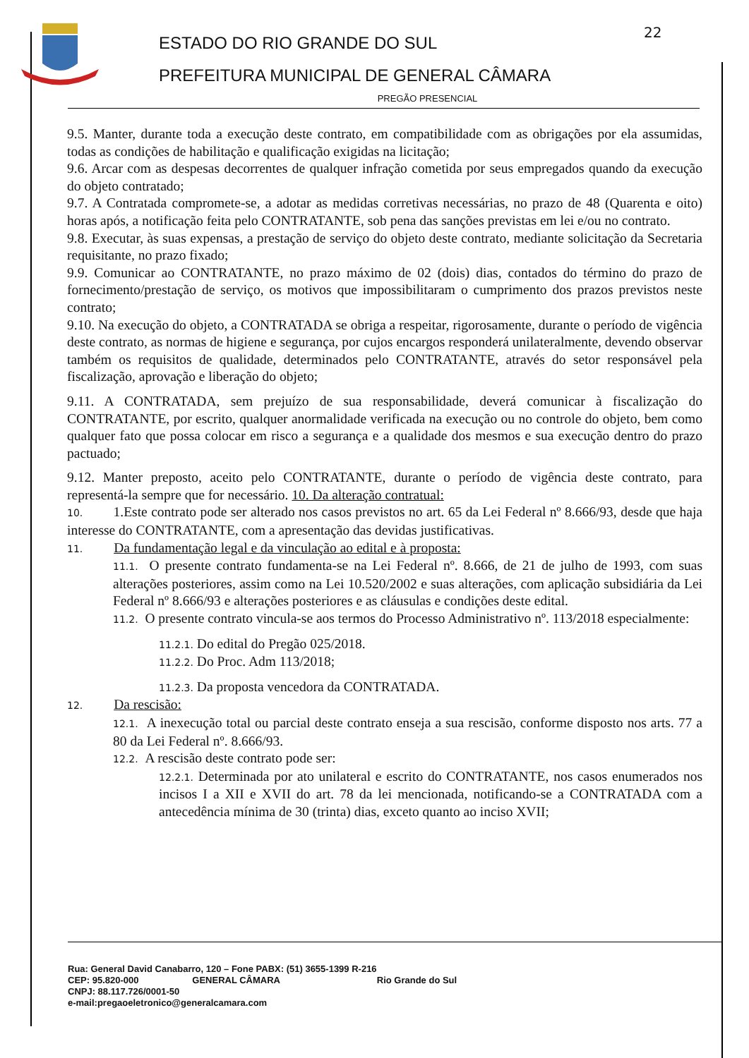22
ESTADO DO RIO GRANDE DO SUL
PREFEITURA MUNICIPAL DE GENERAL CÂMARA
PREGÃO PRESENCIAL
9.5. Manter, durante toda a execução deste contrato, em compatibilidade com as obrigações por ela assumidas, todas as condições de habilitação e qualificação exigidas na licitação;
9.6. Arcar com as despesas decorrentes de qualquer infração cometida por seus empregados quando da execução do objeto contratado;
9.7. A Contratada compromete-se, a adotar as medidas corretivas necessárias, no prazo de 48 (Quarenta e oito) horas após, a notificação feita pelo CONTRATANTE, sob pena das sanções previstas em lei e/ou no contrato.
9.8. Executar, às suas expensas, a prestação de serviço do objeto deste contrato, mediante solicitação da Secretaria requisitante, no prazo fixado;
9.9. Comunicar ao CONTRATANTE, no prazo máximo de 02 (dois) dias, contados do término do prazo de fornecimento/prestação de serviço, os motivos que impossibilitaram o cumprimento dos prazos previstos neste contrato;
9.10. Na execução do objeto, a CONTRATADA se obriga a respeitar, rigorosamente, durante o período de vigência deste contrato, as normas de higiene e segurança, por cujos encargos responderá unilateralmente, devendo observar também os requisitos de qualidade, determinados pelo CONTRATANTE, através do setor responsável pela fiscalização, aprovação e liberação do objeto;
9.11. A CONTRATADA, sem prejuízo de sua responsabilidade, deverá comunicar à fiscalização do CONTRATANTE, por escrito, qualquer anormalidade verificada na execução ou no controle do objeto, bem como qualquer fato que possa colocar em risco a segurança e a qualidade dos mesmos e sua execução dentro do prazo pactuado;
9.12. Manter preposto, aceito pelo CONTRATANTE, durante o período de vigência deste contrato, para representá-la sempre que for necessário. 10. Da alteração contratual:
10. 1.Este contrato pode ser alterado nos casos previstos no art. 65 da Lei Federal nº 8.666/93, desde que haja interesse do CONTRATANTE, com a apresentação das devidas justificativas.
11. Da fundamentação legal e da vinculação ao edital e à proposta:
11.1. O presente contrato fundamenta-se na Lei Federal nº. 8.666, de 21 de julho de 1993, com suas alterações posteriores, assim como na Lei 10.520/2002 e suas alterações, com aplicação subsidiária da Lei Federal nº 8.666/93 e alterações posteriores e as cláusulas e condições deste edital.
11.2. O presente contrato vincula-se aos termos do Processo Administrativo nº. 113/2018 especialmente:
11.2.1. Do edital do Pregão 025/2018.
11.2.2. Do Proc. Adm 113/2018;
11.2.3. Da proposta vencedora da CONTRATADA.
12. Da rescisão:
12.1. A inexecução total ou parcial deste contrato enseja a sua rescisão, conforme disposto nos arts. 77 a 80 da Lei Federal nº. 8.666/93.
12.2. A rescisão deste contrato pode ser:
12.2.1. Determinada por ato unilateral e escrito do CONTRATANTE, nos casos enumerados nos incisos I a XII e XVII do art. 78 da lei mencionada, notificando-se a CONTRATADA com a antecedência mínima de 30 (trinta) dias, exceto quanto ao inciso XVII;
Rua: General David Canabarro, 120 – Fone PABX: (51) 3655-1399 R-216
CEP: 95.820-000 GENERAL CÂMARA Rio Grande do Sul
CNPJ: 88.117.726/0001-50
e-mail:pregaoeletronico@generalcamara.com